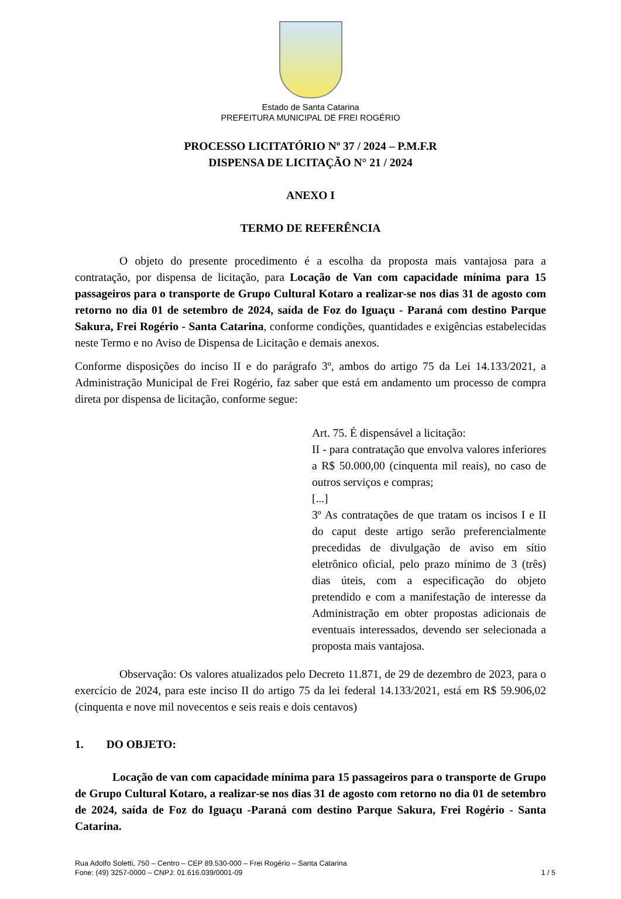Estado de Santa Catarina
PREFEITURA MUNICIPAL DE FREI ROGÉRIO
PROCESSO LICITATÓRIO Nº 37 / 2024 – P.M.F.R
DISPENSA DE LICITAÇÃO N° 21 / 2024
ANEXO I
TERMO DE REFERÊNCIA
O objeto do presente procedimento é a escolha da proposta mais vantajosa para a contratação, por dispensa de licitação, para Locação de Van com capacidade mínima para 15 passageiros para o transporte de Grupo Cultural Kotaro a realizar-se nos dias 31 de agosto com retorno no dia 01 de setembro de 2024, saída de Foz do Iguaçu - Paraná com destino Parque Sakura, Frei Rogério - Santa Catarina, conforme condições, quantidades e exigências estabelecidas neste Termo e no Aviso de Dispensa de Licitação e demais anexos.
Conforme disposições do inciso II e do parágrafo 3º, ambos do artigo 75 da Lei 14.133/2021, a Administração Municipal de Frei Rogério, faz saber que está em andamento um processo de compra direta por dispensa de licitação, conforme segue:
Art. 75. É dispensável a licitação:
II - para contratação que envolva valores inferiores a R$ 50.000,00 (cinquenta mil reais), no caso de outros serviços e compras;
[...]
3º As contratações de que tratam os incisos I e II do caput deste artigo serão preferencialmente precedidas de divulgação de aviso em sítio eletrônico oficial, pelo prazo mínimo de 3 (três) dias úteis, com a especificação do objeto pretendido e com a manifestação de interesse da Administração em obter propostas adicionais de eventuais interessados, devendo ser selecionada a proposta mais vantajosa.
Observação: Os valores atualizados pelo Decreto 11.871, de 29 de dezembro de 2023, para o exercício de 2024, para este inciso II do artigo 75 da lei federal 14.133/2021, está em R$ 59.906,02 (cinquenta e nove mil novecentos e seis reais e dois centavos)
1. DO OBJETO:
Locação de van com capacidade mínima para 15 passageiros para o transporte de Grupo de Grupo Cultural Kotaro, a realizar-se nos dias 31 de agosto com retorno no dia 01 de setembro de 2024, saída de Foz do Iguaçu -Paraná com destino Parque Sakura, Frei Rogério - Santa Catarina.
Rua Adolfo Soletti, 750 – Centro – CEP 89.530-000 – Frei Rogério – Santa Catarina
Fone: (49) 3257-0000 – CNPJ: 01.616.039/0001-09
1 / 5